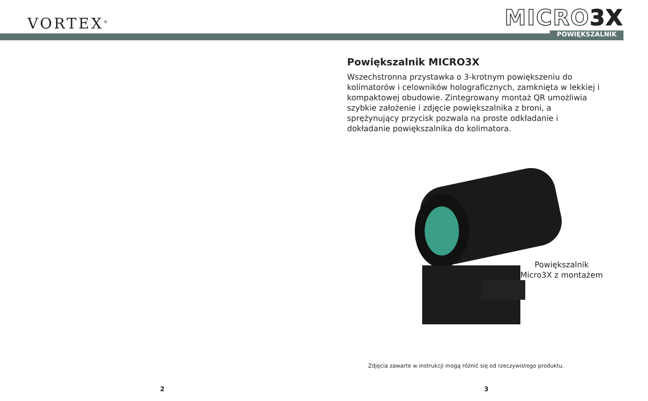VORTEX<sup>®</sup>
MICRO3X
POWIĘKSZALNIK
Powiększalnik MICRO3X
Wszechstronna przystawka o 3-krotnym powiększeniu do kolimatorów i celowników holograficznych, zamknięta w lekkiej i kompaktowej obudowie. Zintegrowany montaż QR umożliwia szybkie założenie i zdjęcie powiększalnika z broni, a sprężynujący przycisk pozwala na proste odkładanie i dokładanie powiększalnika do kolimatora.
Powiększalnik
Micro3X z montażem
Zdjęcia zawarte w instrukcji mogą różnić się od rzeczywistego produktu.
2 3